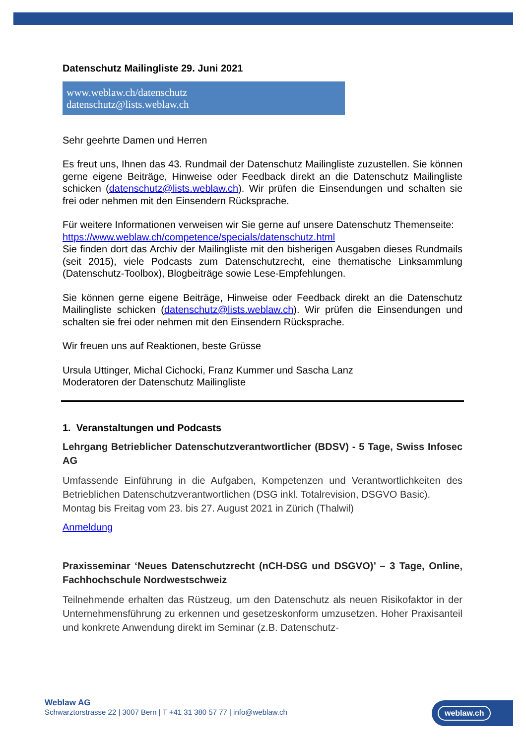Datenschutz Mailingliste 29. Juni 2021
www.weblaw.ch/datenschutz
datenschutz@lists.weblaw.ch
Sehr geehrte Damen und Herren
Es freut uns, Ihnen das 43. Rundmail der Datenschutz Mailingliste zuzustellen. Sie können gerne eigene Beiträge, Hinweise oder Feedback direkt an die Datenschutz Mailingliste schicken (datenschutz@lists.weblaw.ch). Wir prüfen die Einsendungen und schalten sie frei oder nehmen mit den Einsendern Rücksprache.
Für weitere Informationen verweisen wir Sie gerne auf unsere Datenschutz Themen­seite:
https://www.weblaw.ch/competence/specials/datenschutz.html
Sie finden dort das Archiv der Mailingliste mit den bisherigen Ausgaben dieses Rundmails (seit 2015), viele Podcasts zum Datenschutzrecht, eine thematische Link­sammlung (Datenschutz-Toolbox), Blogbeiträge sowie Lese-Empfehlungen.
Sie können gerne eigene Beiträge, Hinweise oder Feedback direkt an die Daten­schutz Mailingliste schicken (datenschutz@lists.weblaw.ch). Wir prüfen die Einsen­dungen und schalten sie frei oder nehmen mit den Einsendern Rücksprache.
Wir freuen uns auf Reaktionen, beste Grüsse
Ursula Uttinger, Michal Cichocki, Franz Kummer und Sascha Lanz
Moderatoren der Datenschutz Mailingliste
1. Veranstaltungen und Podcasts
Lehrgang Betrieblicher Datenschutzverantwortlicher (BDSV) - 5 Tage, Swiss Infosec AG
Umfassende Einführung in die Aufgaben, Kompetenzen und Verantwortlichkeiten des Betrieblichen Datenschutzverantwortlichen (DSG inkl. Totalrevision, DSGVO Basic).
Montag bis Freitag vom 23. bis 27. August 2021 in Zürich (Thalwil)
Anmeldung
Praxisseminar ‘Neues Datenschutzrecht (nCH-DSG und DSGVO)’ – 3 Tage, On­line, Fachhochschule Nordwestschweiz
Teilnehmende erhalten das Rüstzeug, um den Datenschutz als neuen Risikofaktor in der Unternehmensführung zu erkennen und gesetzeskonform umzusetzen. Hoher Praxisanteil und konkrete Anwendung direkt im Seminar (z.B. Datenschutz-
Weblaw AG
Schwarztorstrasse 22 | 3007 Bern | T +41 31 380 57 77 | info@weblaw.ch
weblaw.ch